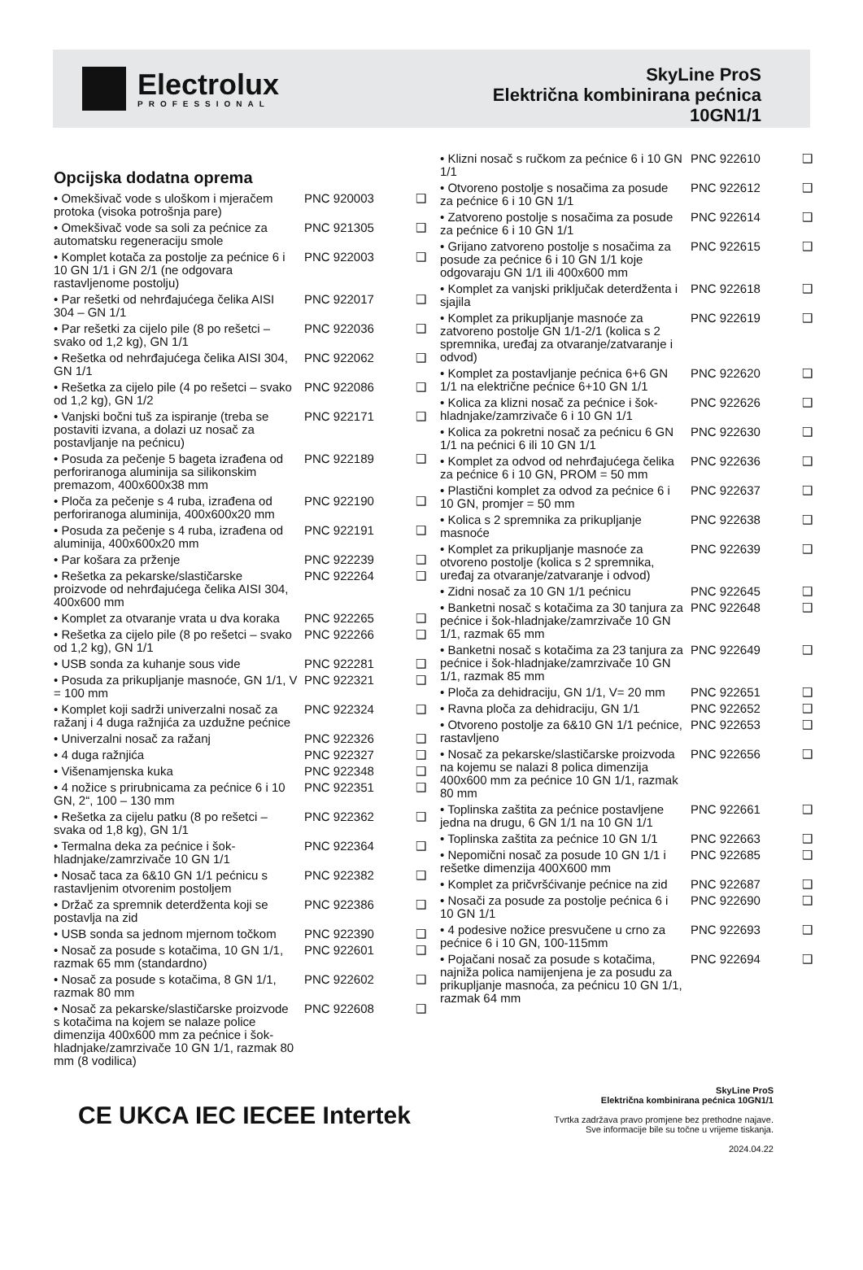Electrolux
PROFESSIONAL
SkyLine ProS
Električna kombinirana pećnica
10GN1/1
Opcijska dodatna oprema
| • Omekšivač vode s uloškom i mjeračem protoka (visoka potrošnja pare) | PNC 920003 | ❑ |
| • Omekšivač vode sa soli za pećnice za automatsku regeneraciju smole | PNC 921305 | ❑ |
| • Komplet kotača za postolje za pećnice 6 i 10 GN 1/1 i GN 2/1 (ne odgovara rastavljenome postolju) | PNC 922003 | ❑ |
| • Par rešetki od nehrđajućega čelika AISI 304 – GN 1/1 | PNC 922017 | ❑ |
| • Par rešetki za cijelo pile (8 po rešetci – svako od 1,2 kg), GN 1/1 | PNC 922036 | ❑ |
| • Rešetka od nehrđajućega čelika AISI 304, GN 1/1 | PNC 922062 | ❑ |
| • Rešetka za cijelo pile (4 po rešetci – svako od 1,2 kg), GN 1/2 | PNC 922086 | ❑ |
| • Vanjski bočni tuš za ispiranje (treba se postaviti izvana, a dolazi uz nosač za postavljanje na pećnicu) | PNC 922171 | ❑ |
| • Posuda za pečenje 5 bageta izrađena od perforiranoga aluminija sa silikonskim premazom, 400x600x38 mm | PNC 922189 | ❑ |
| • Ploča za pečenje s 4 ruba, izrađena od perforiranoga aluminija, 400x600x20 mm | PNC 922190 | ❑ |
| • Posuda za pečenje s 4 ruba, izrađena od aluminija, 400x600x20 mm | PNC 922191 | ❑ |
| • Par košara za prženje | PNC 922239 | ❑ |
| • Rešetka za pekarske/slastičarske proizvode od nehrđajućega čelika AISI 304, 400x600 mm | PNC 922264 | ❑ |
| • Komplet za otvaranje vrata u dva koraka | PNC 922265 | ❑ |
| • Rešetka za cijelo pile (8 po rešetci – svako od 1,2 kg), GN 1/1 | PNC 922266 | ❑ |
| • USB sonda za kuhanje sous vide | PNC 922281 | ❑ |
| • Posuda za prikupljanje masnoće, GN 1/1, V = 100 mm | PNC 922321 | ❑ |
| • Komplet koji sadrži univerzalni nosač za ražanj i 4 duga ražnjića za uzdužne pećnice | PNC 922324 | ❑ |
| • Univerzalni nosač za ražanj | PNC 922326 | ❑ |
| • 4 duga ražnjića | PNC 922327 | ❑ |
| • Višenamjenska kuka | PNC 922348 | ❑ |
| • 4 nožice s prirubnicama za pećnice 6 i 10 GN, 2“, 100 – 130 mm | PNC 922351 | ❑ |
| • Rešetka za cijelu patku (8 po rešetci – svaka od 1,8 kg), GN 1/1 | PNC 922362 | ❑ |
| • Termalna deka za pećnice i šok-hladnjake/zamrzivače 10 GN 1/1 | PNC 922364 | ❑ |
| • Nosač taca za 6&10 GN 1/1 pećnicu s rastavljenim otvorenim postoljem | PNC 922382 | ❑ |
| • Držač za spremnik deterdženta koji se postavlja na zid | PNC 922386 | ❑ |
| • USB sonda sa jednom mjernom točkom | PNC 922390 | ❑ |
| • Nosač za posude s kotačima, 10 GN 1/1, razmak 65 mm (standardno) | PNC 922601 | ❑ |
| • Nosač za posude s kotačima, 8 GN 1/1, razmak 80 mm | PNC 922602 | ❑ |
| • Nosač za pekarske/slastičarske proizvode s kotačima na kojem se nalaze police dimenzija 400x600 mm za pećnice i šok-hladnjake/zamrzivače 10 GN 1/1, razmak 80 mm (8 vodilica) | PNC 922608 | ❑ |
| • Klizni nosač s ručkom za pećnice 6 i 10 GN 1/1 | PNC 922610 | ❑ |
| • Otvoreno postolje s nosačima za posude za pećnice 6 i 10 GN 1/1 | PNC 922612 | ❑ |
| • Zatvoreno postolje s nosačima za posude za pećnice 6 i 10 GN 1/1 | PNC 922614 | ❑ |
| • Grijano zatvoreno postolje s nosačima za posude za pećnice 6 i 10 GN 1/1 koje odgovaraju GN 1/1 ili 400x600 mm | PNC 922615 | ❑ |
| • Komplet za vanjski priključak deterdženta i sjajila | PNC 922618 | ❑ |
| • Komplet za prikupljanje masnoće za zatvoreno postolje GN 1/1-2/1 (kolica s 2 spremnika, uređaj za otvaranje/zatvaranje i odvod) | PNC 922619 | ❑ |
| • Komplet za postavljanje pećnica 6+6 GN 1/1 na električne pećnice 6+10 GN 1/1 | PNC 922620 | ❑ |
| • Kolica za klizni nosač za pećnice i šok-hladnjake/zamrzivače 6 i 10 GN 1/1 | PNC 922626 | ❑ |
| • Kolica za pokretni nosač za pećnicu 6 GN 1/1 na pećnici 6 ili 10 GN 1/1 | PNC 922630 | ❑ |
| • Komplet za odvod od nehrđajućega čelika za pećnice 6 i 10 GN, PROM = 50 mm | PNC 922636 | ❑ |
| • Plastični komplet za odvod za pećnice 6 i 10 GN, promjer = 50 mm | PNC 922637 | ❑ |
| • Kolica s 2 spremnika za prikupljanje masnoće | PNC 922638 | ❑ |
| • Komplet za prikupljanje masnoće za otvoreno postolje (kolica s 2 spremnika, uređaj za otvaranje/zatvaranje i odvod) | PNC 922639 | ❑ |
| • Zidni nosač za 10 GN 1/1 pećnicu | PNC 922645 | ❑ |
| • Banketni nosač s kotačima za 30 tanjura za pećnice i šok-hladnjake/zamrzivače 10 GN 1/1, razmak 65 mm | PNC 922648 | ❑ |
| • Banketni nosač s kotačima za 23 tanjura za pećnice i šok-hladnjake/zamrzivače 10 GN 1/1, razmak 85 mm | PNC 922649 | ❑ |
| • Ploča za dehidraciju, GN 1/1, V= 20 mm | PNC 922651 | ❑ |
| • Ravna ploča za dehidraciju, GN 1/1 | PNC 922652 | ❑ |
| • Otvoreno postolje za 6&10 GN 1/1 pećnice, rastavljeno | PNC 922653 | ❑ |
| • Nosač za pekarske/slastičarske proizvoda na kojemu se nalazi 8 polica dimenzija 400x600 mm za pećnice 10 GN 1/1, razmak 80 mm | PNC 922656 | ❑ |
| • Toplinska zaštita za pećnice postavljene jedna na drugu, 6 GN 1/1 na 10 GN 1/1 | PNC 922661 | ❑ |
| • Toplinska zaštita za pećnice 10 GN 1/1 | PNC 922663 | ❑ |
| • Nepomični nosač za posude 10 GN 1/1 i rešetke dimenzija 400X600 mm | PNC 922685 | ❑ |
| • Komplet za pričvršćivanje pećnice na zid | PNC 922687 | ❑ |
| • Nosači za posude za postolje pećnica 6 i 10 GN 1/1 | PNC 922690 | ❑ |
| • 4 podesive nožice presvučene u crno za pećnice 6 i 10 GN, 100-115mm | PNC 922693 | ❑ |
| • Pojačani nosač za posude s kotačima, najniža polica namijenjena je za posudu za prikupljanje masnoća, za pećnicu 10 GN 1/1, razmak 64 mm | PNC 922694 | ❑ |
CE UKCA IEC IECEE Intertek
SkyLine ProS
Električna kombinirana pećnica 10GN1/1
Tvrtka zadržava pravo promjene bez prethodne najave.
Sve informacije bile su točne u vrijeme tiskanja.
2024.04.22